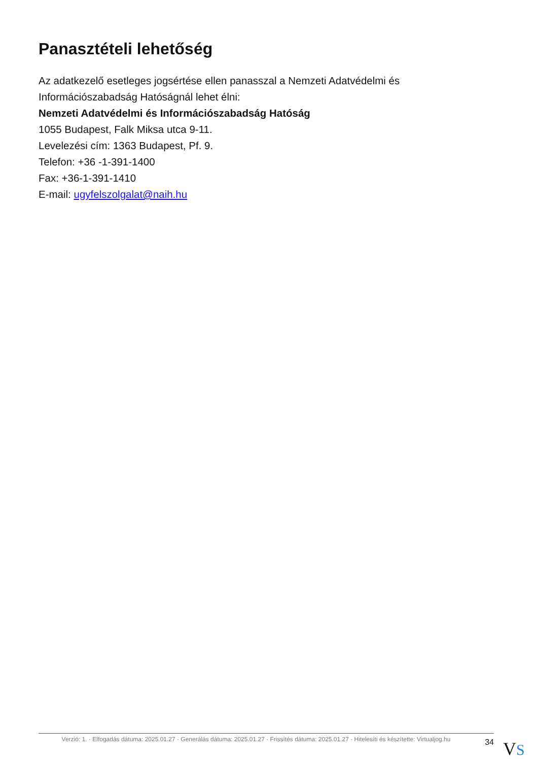Panasztételi lehetőség
Az adatkezelő esetleges jogsértése ellen panasszal a Nemzeti Adatvédelmi és Információszabadság Hatóságnál lehet élni:
Nemzeti Adatvédelmi és Információszabadság Hatóság
1055 Budapest, Falk Miksa utca 9-11.
Levelezési cím: 1363 Budapest, Pf. 9.
Telefon: +36 -1-391-1400
Fax: +36-1-391-1410
E-mail: ugyfelszolgalat@naih.hu
Verzió: 1. · Elfogadás dátuma: 2025.01.27 · Generálás dátuma: 2025.01.27 · Frissítés dátuma: 2025.01.27 · Hitelesíti és készítette: Virtualjog.hu
34
VS